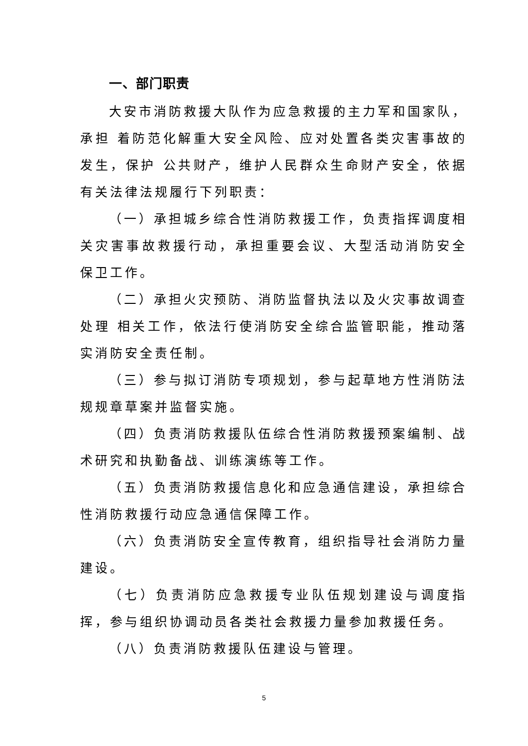一、部门职责
大安市消防救援大队作为应急救援的主力军和国家队，承担 着防范化解重大安全风险、应对处置各类灾害事故的发生，保护 公共财产，维护人民群众生命财产安全，依据有关法律法规履行下列职责：
（一）承担城乡综合性消防救援工作，负责指挥调度相关灾害事故救援行动，承担重要会议、大型活动消防安全保卫工作。
（二）承担火灾预防、消防监督执法以及火灾事故调查处理 相关工作，依法行使消防安全综合监管职能，推动落实消防安全责任制。
（三）参与拟订消防专项规划，参与起草地方性消防法规规章草案并监督实施。
（四）负责消防救援队伍综合性消防救援预案编制、战术研究和执勤备战、训练演练等工作。
（五）负责消防救援信息化和应急通信建设，承担综合性消防救援行动应急通信保障工作。
（六）负责消防安全宣传教育，组织指导社会消防力量建设。
（七）负责消防应急救援专业队伍规划建设与调度指挥，参与组织协调动员各类社会救援力量参加救援任务。
（八）负责消防救援队伍建设与管理。
5